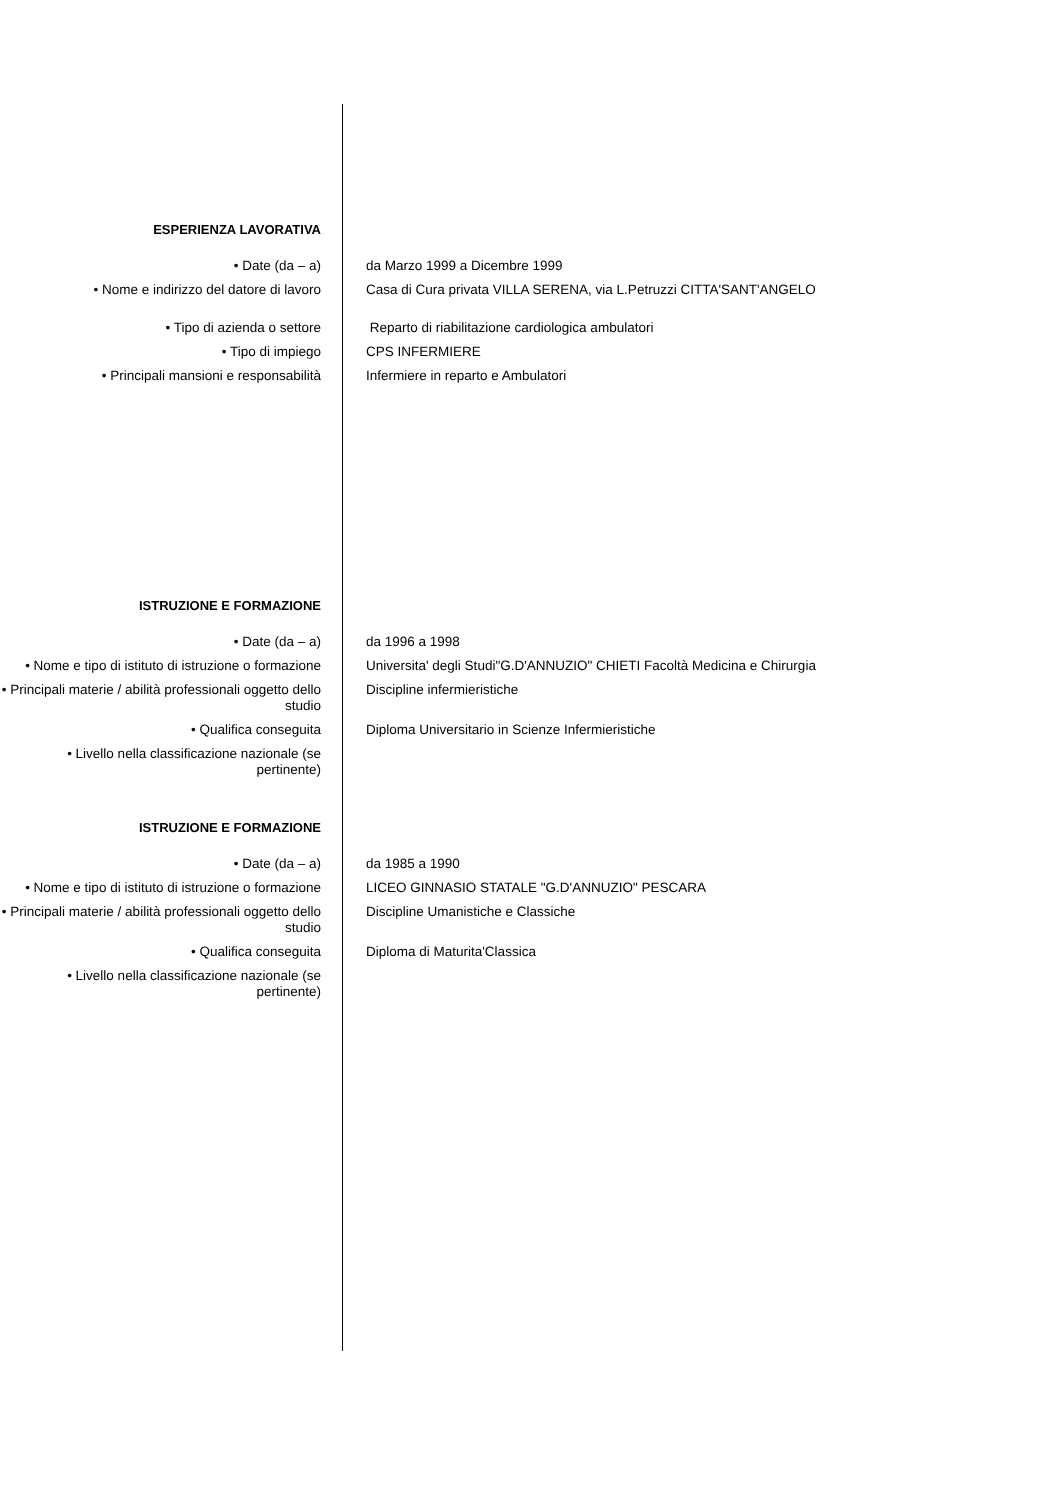ESPERIENZA LAVORATIVA
• Date (da – a) da Marzo 1999 a Dicembre 1999
• Nome e indirizzo del datore di lavoro Casa di Cura privata VILLA SERENA, via L.Petruzzi CITTA'SANT'ANGELO
• Tipo di azienda o settore Reparto di riabilitazione cardiologica ambulatori
• Tipo di impiego CPS INFERMIERE
• Principali mansioni e responsabilità Infermiere in reparto e Ambulatori
ISTRUZIONE E FORMAZIONE
• Date (da – a) da 1996 a 1998
• Nome e tipo di istituto di istruzione o formazione
Universita' degli Studi"G.D'ANNUZIO" CHIETI Facoltà Medicina e Chirurgia
• Principali materie / abilità professionali oggetto dello studio
Discipline infermieristiche
• Qualifica conseguita Diploma Universitario in Scienze Infermieristiche
• Livello nella classificazione nazionale (se pertinente)
ISTRUZIONE E FORMAZIONE
• Date (da – a) da 1985 a 1990
• Nome e tipo di istituto di istruzione o formazione
LICEO GINNASIO STATALE "G.D'ANNUZIO" PESCARA
• Principali materie / abilità professionali oggetto dello studio
Discipline Umanistiche e Classiche
• Qualifica conseguita Diploma di Maturita'Classica
• Livello nella classificazione nazionale (se pertinente)